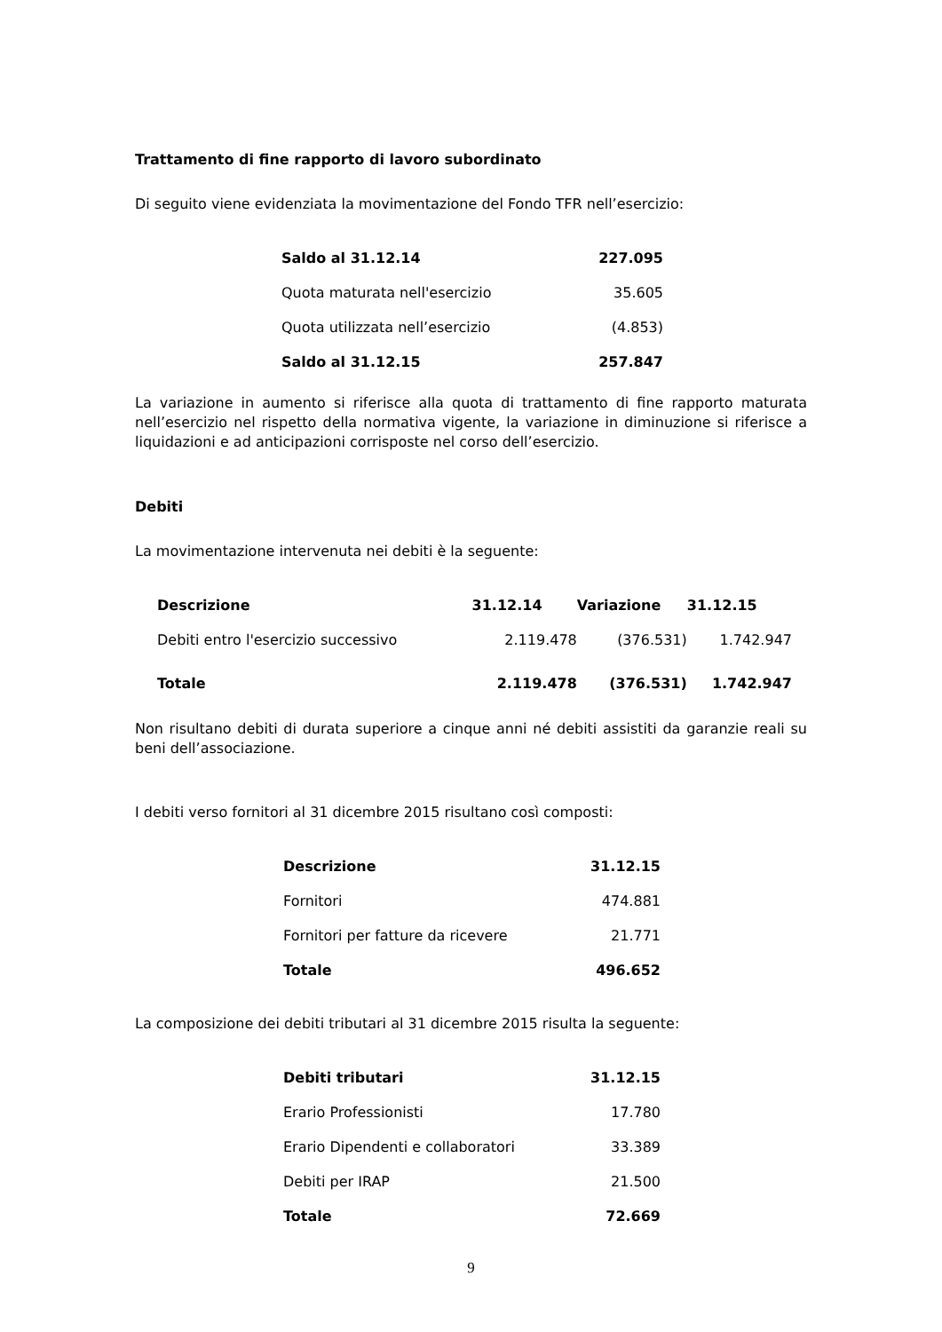Trattamento di fine rapporto di lavoro subordinato
Di seguito viene evidenziata la movimentazione del Fondo TFR nell’esercizio:
| Saldo al 31.12.14 | 227.095 |
| Quota maturata nell'esercizio | 35.605 |
| Quota utilizzata nell’esercizio | (4.853) |
| Saldo al 31.12.15 | 257.847 |
La variazione in aumento si riferisce alla quota di trattamento di fine rapporto maturata nell’esercizio nel rispetto della normativa vigente, la variazione in diminuzione si riferisce a liquidazioni e ad anticipazioni corrisposte nel corso dell’esercizio.
Debiti
La movimentazione intervenuta nei debiti è la seguente:
| Descrizione | 31.12.14 | Variazione | 31.12.15 |
| --- | --- | --- | --- |
| Debiti entro l'esercizio successivo | 2.119.478 | (376.531) | 1.742.947 |
| Totale | 2.119.478 | (376.531) | 1.742.947 |
Non risultano debiti di durata superiore a cinque anni né debiti assistiti da garanzie reali su beni dell’associazione.
I debiti verso fornitori al 31 dicembre 2015 risultano così composti:
| Descrizione | 31.12.15 |
| --- | --- |
| Fornitori | 474.881 |
| Fornitori per fatture da ricevere | 21.771 |
| Totale | 496.652 |
La composizione dei debiti tributari al 31 dicembre 2015 risulta la seguente:
| Debiti tributari | 31.12.15 |
| --- | --- |
| Erario Professionisti | 17.780 |
| Erario Dipendenti e collaboratori | 33.389 |
| Debiti per IRAP | 21.500 |
| Totale | 72.669 |
9